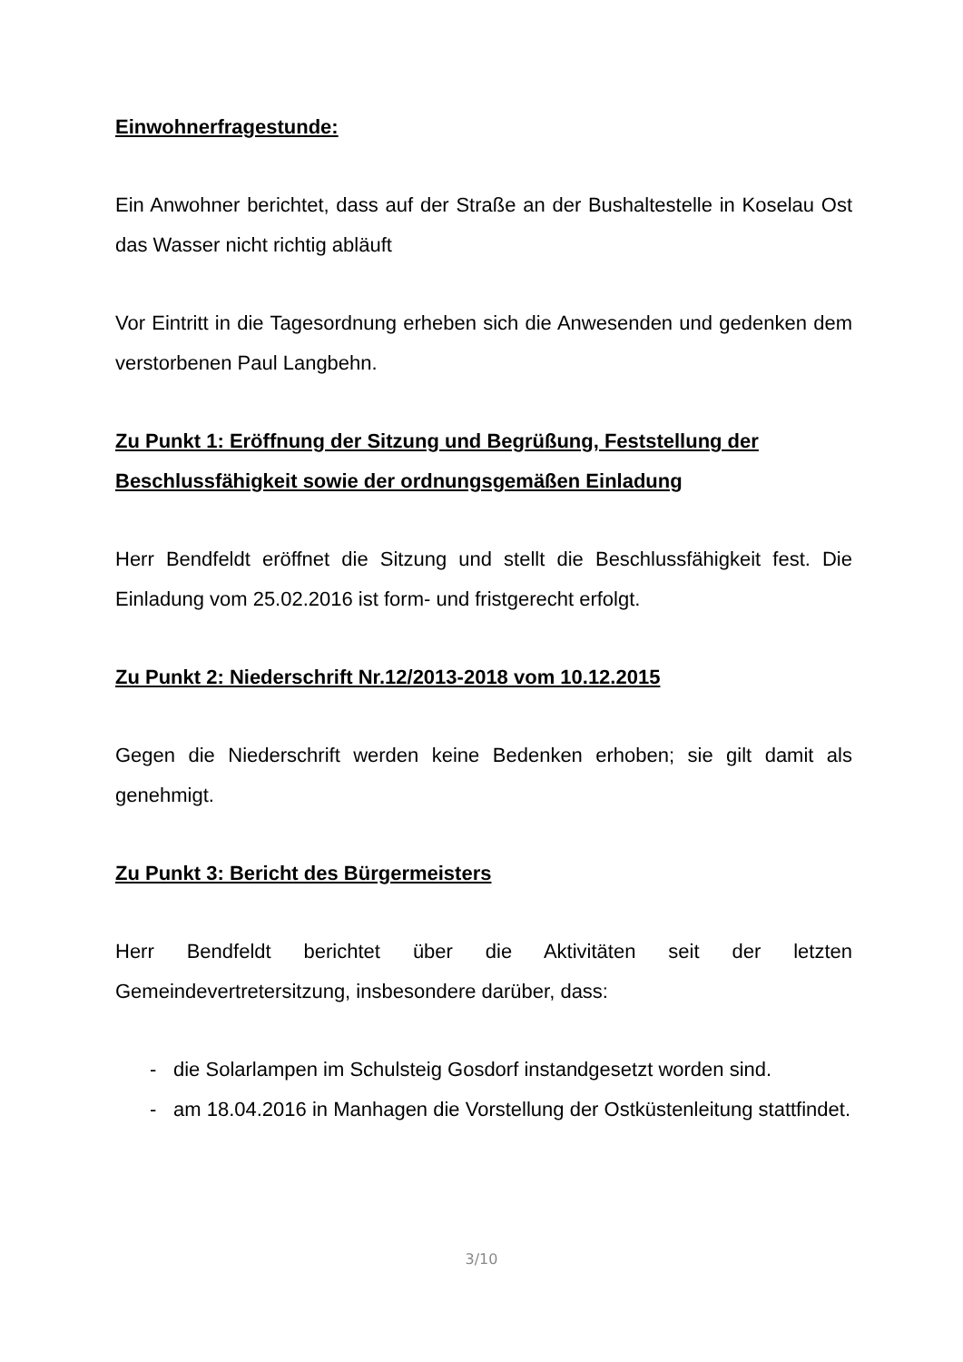Einwohnerfragestunde:
Ein Anwohner berichtet, dass auf der Straße an der Bushaltestelle in Koselau Ost das Wasser nicht richtig abläuft
Vor Eintritt in die Tagesordnung erheben sich die Anwesenden und gedenken dem verstorbenen Paul Langbehn.
Zu Punkt 1: Eröffnung der Sitzung und Begrüßung, Feststellung der Beschlussfähigkeit sowie der ordnungsgemäßen Einladung
Herr Bendfeldt eröffnet die Sitzung und stellt die Beschlussfähigkeit fest. Die Einladung vom 25.02.2016 ist form- und fristgerecht erfolgt.
Zu Punkt 2: Niederschrift Nr.12/2013-2018 vom 10.12.2015
Gegen die Niederschrift werden keine Bedenken erhoben; sie gilt damit als genehmigt.
Zu Punkt 3: Bericht des Bürgermeisters
Herr Bendfeldt berichtet über die Aktivitäten seit der letzten Gemeindevertretersitzung, insbesondere darüber, dass:
- die Solarlampen im Schulsteig Gosdorf instandgesetzt worden sind.
- am 18.04.2016 in Manhagen die Vorstellung der Ostküstenleitung stattfindet.
3/10